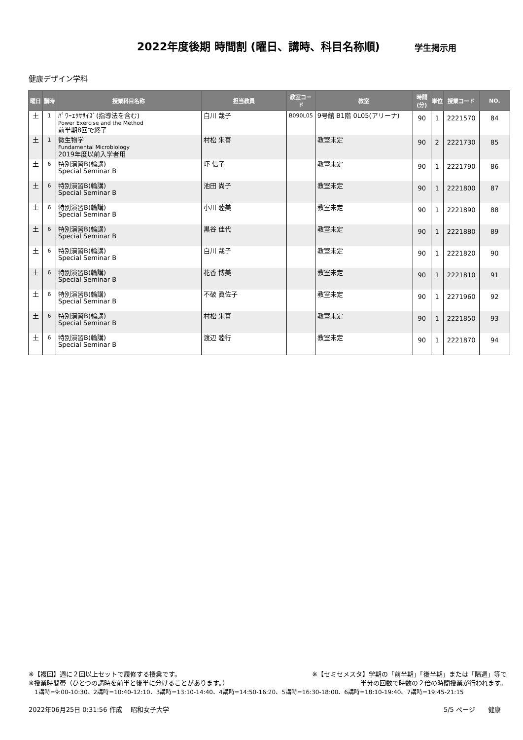2022年度後期 時間割 (曜日、講時、科目名称順)
学生掲示用
健康デザイン学科
| 曜日 | 講時 | 授業科目名称 | 担当教員 | 教室コード | 教室 | 時間 (分) | 単位 | 授業コード | NO. |
| --- | --- | --- | --- | --- | --- | --- | --- | --- | --- |
| 土 | 1 | ﾊﾟﾜｰｴｸｻｻｲｽﾞ(指導法を含む) Power Exercise and the Method 前半期8回で終了 | 白川 哉子 | B090L05 | 9号館 B1階 0L05(アリーナ) | 90 | 1 | 2221570 | 84 |
| 土 | 1 | 微生物学 Fundamental Microbiology 2019年度以前入学者用 | 村松 朱喜 | | 教室未定 | 90 | 2 | 2221730 | 85 |
| 土 | 6 | 特別演習B(輪講) Special Seminar B | 圷 信子 | | 教室未定 | 90 | 1 | 2221790 | 86 |
| 土 | 6 | 特別演習B(輪講) Special Seminar B | 池田 尚子 | | 教室未定 | 90 | 1 | 2221800 | 87 |
| 土 | 6 | 特別演習B(輪講) Special Seminar B | 小川 睦美 | | 教室未定 | 90 | 1 | 2221890 | 88 |
| 土 | 6 | 特別演習B(輪講) Special Seminar B | 黒谷 佳代 | | 教室未定 | 90 | 1 | 2221880 | 89 |
| 土 | 6 | 特別演習B(輪講) Special Seminar B | 白川 哉子 | | 教室未定 | 90 | 1 | 2221820 | 90 |
| 土 | 6 | 特別演習B(輪講) Special Seminar B | 花香 博美 | | 教室未定 | 90 | 1 | 2221810 | 91 |
| 土 | 6 | 特別演習B(輪講) Special Seminar B | 不破 眞佐子 | | 教室未定 | 90 | 1 | 2271960 | 92 |
| 土 | 6 | 特別演習B(輪講) Special Seminar B | 村松 朱喜 | | 教室未定 | 90 | 1 | 2221850 | 93 |
| 土 | 6 | 特別演習B(輪講) Special Seminar B | 渡辺 睦行 | | 教室未定 | 90 | 1 | 2221870 | 94 |
※【複回】週に２回以上セットで履修する授業です。 ※【セミセメスタ】学期の「前半期」「後半期」または「隔週」等で
※授業時間帯（ひとつの講時を前半と後半に分けることがあります。） 半分の回数で時数の２倍の時間授業が行われます。
1講時=9:00-10:30、2講時=10:40-12:10、3講時=13:10-14:40、4講時=14:50-16:20、5講時=16:30-18:00、6講時=18:10-19:40、7講時=19:45-21:15
2022年06月25日 0:31:56 作成　 昭和女子大学 5/5 ページ　　健康